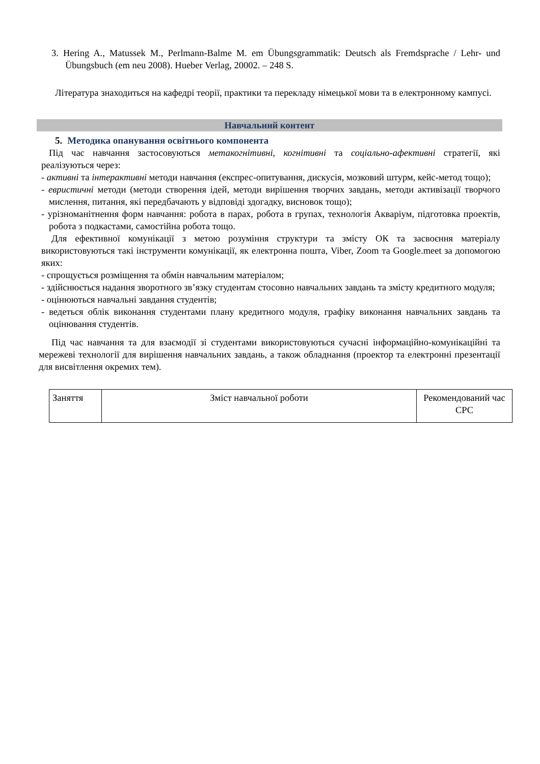3. Hering A., Matussek M., Perlmann-Balme M. em Übungsgrammatik: Deutsch als Fremdsprache / Lehr- und Übungsbuch (em neu 2008). Hueber Verlag, 20002. – 248 S.
Література знаходиться на кафедрі теорії, практики та перекладу німецької мови та в електронному кампусі.
Навчальний контент
5. Методика опанування освітнього компонента
Під час навчання застосовуються метакогнітивні, когнітивні та соціально-афективні стратегії, які реалізуються через:
- активні та інтерактивні методи навчання (експрес-опитування, дискусія, мозковий штурм, кейс-метод тощо);
- евристичні методи (методи створення ідей, методи вирішення творчих завдань, методи активізації творчого мислення, питання, які передбачають у відповіді здогадку, висновок тощо);
- урізноманітнення форм навчання: робота в парах, робота в групах, технологія Акваріум, підготовка проектів, робота з подкастами, самостійна робота тощо.
Для ефективної комунікації з метою розуміння структури та змісту ОК та засвоєння матеріалу використовуються такі інструменти комунікації, як електронна пошта, Viber, Zoom та Google.meet за допомогою яких:
- спрощується розміщення та обмін навчальним матеріалом;
- здійснюється надання зворотного зв’язку студентам стосовно навчальних завдань та змісту кредитного модуля;
- оцінюються навчальні завдання студентів;
- ведеться облік виконання студентами плану кредитного модуля, графіку виконання навчальних завдань та оцінювання студентів.
Під час навчання та для взаємодії зі студентами використовуються сучасні інформаційно-комунікаційні та мережеві технології для вирішення навчальних завдань, а також обладнання (проектор та електронні презентації для висвітлення окремих тем).
| Заняття | Зміст навчальної роботи | Рекомендований час СРС |